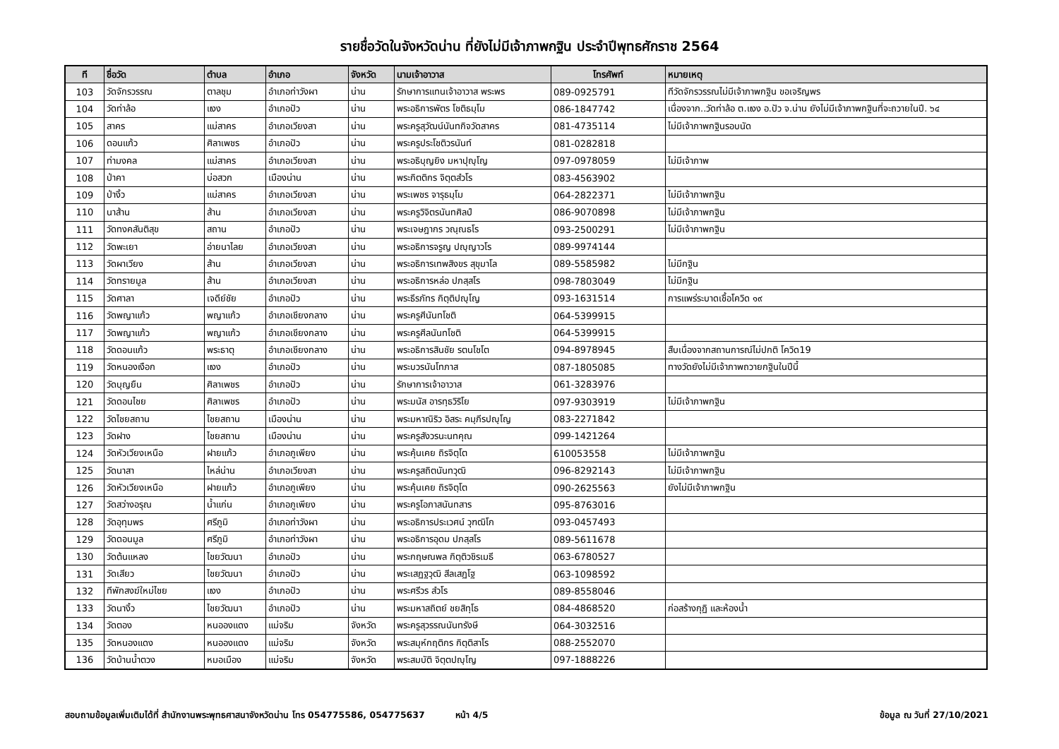รายชื่อวัดในจังหวัดน่าน ที่ยังไม่มีเจ้าภาพกฐิน ประจำปีพุทธศักราช 2564
| ที | ชื่อวัด | ตำบล | อำเภอ | จังหวัด | นามเจ้าอาวาส | โทรศัพท์ | หมายเหตุ |
| --- | --- | --- | --- | --- | --- | --- | --- |
| 103 | วัดจักรวรรณ | ตาลชุม | อำเภอท่าวังผา | น่าน | รักษาการแทนเจ้าอาวาส พระพร | 089-0925791 | ทีวัดจักรวรรณไม่มีเจ้าภาพกฐิน ขอเจริญพร |
| 104 | วัดท่าล้อ | แงง | อำเภอปัว | น่าน | พระอธิการพัตร โชติธมฺโม | 086-1847742 | เนื่องจาก..วัดท่าล้อ ต.แงง อ.ปัว จ.น่าน ยังไม่มีเจ้าภาพกฐินที่จะถวายในปี. ๖๔ |
| 105 | สาคร | แม่สาคร | อำเภอเวียงสา | น่าน | พระครูสุวัฒน์นันทกิจวัดสาคร | 081-4735114 | ไม่มีเจ้าภาพกฐินรอบนัด |
| 106 | ดอนแก้ว | ศิลาเพชร | อำเภอปัว | น่าน | พระครูประโชติวรนันท์ | 081-0282818 | |
| 107 | ท่ามงคล | แม่สาคร | อำเภอเวียงสา | น่าน | พระอธิบุญยิง มหาปุญฺโญ | 097-0978059 | ไม่มีเจ้าภาพ |
| 108 | ป่าคา | บ่อสวก | เมืองน่าน | น่าน | พระกิตติกร จิตฺตสํวโร | 083-4563902 | |
| 109 | ป่างิ้ว | แม่สาคร | อำเภอเวียงสา | น่าน | พระเพชร จารุธมฺโม | 064-2822371 | ไม่มีเจ้าภาพกฐิน |
| 110 | นาส้าน | ส้าน | อำเภอเวียงสา | น่าน | พระครูวิจิตรนันทศิลป์ | 086-9070898 | ไม่มีเจ้าภาพกฐิน |
| 111 | วัดทงคสันติสุข | สถาน | อำเภอปัว | น่าน | พระเจษฎากร วณฺณธโร | 093-2500291 | ไม่มีเจ้าภาพกฐิน |
| 112 | วัดพะเยา | อ่ายนาไลย | อำเภอเวียงสา | น่าน | พระอธิการจรูญ ปญฺญาวโร | 089-9974144 | |
| 113 | วัดผาเวียง | ส้าน | อำเภอเวียงสา | น่าน | พระอธิการเทพสิงขร สุขุมาโล | 089-5585982 | ไม่มีกฐิน |
| 114 | วัดทรายมูล | ส้าน | อำเภอเวียงสา | น่าน | พระอธิการหล่อ ปภสฺสโร | 098-7803049 | ไม่มีกฐิน |
| 115 | วัดศาลา | เจดีย์ชัย | อำเภอปัว | น่าน | พระธีรภัทร กิตฺติปญฺโญ | 093-1631514 | การแพร่ระบาดเชื้อโควิด ๑๙ |
| 116 | วัดพญาแก้ว | พญาแก้ว | อำเภอเชียงกลาง | น่าน | พระครูศีนันทโชติ | 064-5399915 | |
| 117 | วัดพญาแก้ว | พญาแก้ว | อำเภอเชียงกลาง | น่าน | พระครูศีลนันทโชติ | 064-5399915 | |
| 118 | วัดดอนแก้ว | พระธาตุ | อำเภอเชียงกลาง | น่าน | พระอธิการสินชัย รตนโชโต | 094-8978945 | สืบเนื่องจากสถานการณ์ไม่ปกติ โควิด19 |
| 119 | วัดหนองเงือก | แงง | อำเภอปัว | น่าน | พระบวรนันโทภาส | 087-1805085 | ทางวัดยังไม่มีเจ้าภาพถวายกฐินในปีนี้ |
| 120 | วัดบุญยืน | ศิลาเพชร | อำเภอปัว | น่าน | รักษาการเจ้าอาวาส | 061-3283976 | |
| 121 | วัดดอนไชย | ศิลาเพชร | อำเภอปัว | น่าน | พระมนัส อารทฺธวิริโย | 097-9303919 | ไม่มีเจ้าภาพกฐิน |
| 122 | วัดไชยสถาน | ไชยสถาน | เมืองน่าน | น่าน | พระมหาณิริว อิสระ คมฺภีรปญฺโญ | 083-2271842 | |
| 123 | วัดฝาง | ไชยสถาน | เมืองน่าน | น่าน | พระครูสังวรนะนทคุณ | 099-1421264 | |
| 124 | วัดหัวเวียงเหนือ | ฝายแก้ว | อำเภอภูเพียง | น่าน | พระคุ้นเคย ถิรจิตฺโต | 610053558 | ไม่มีเจ้าภาพกฐิน |
| 125 | วัดนาสา | ไหล่น่าน | อำเภอเวียงสา | น่าน | พระครูสถิตนันทวุฒิ | 096-8292143 | ไม่มีเจ้าภาพกฐิน |
| 126 | วัดหัวเวียงเหนือ | ฝายแก้ว | อำเภอภูเพียง | น่าน | พระคุ้นเคย ถิรจิตฺโต | 090-2625563 | ยังไม่มีเจ้าภาพกฐิน |
| 127 | วัดสว่างอรุณ | น้ำแก่น | อำเภอภูเพียง | น่าน | พระครูโอภาสนันทสาร | 095-8763016 | |
| 128 | วัดอุทุมพร | ศรีภูมิ | อำเภอท่าวังผา | น่าน | พระอธิการประเวศน์ วุฑฒิโก | 093-0457493 | |
| 129 | วัดดอนมูล | ศรีภูมิ | อำเภอท่าวังผา | น่าน | พระอธิการอุดม ปภสฺสโร | 089-5611678 | |
| 130 | วัดต้นแหลง | ไชยวัฒนา | อำเภอปัว | น่าน | พระกฤษณพล กิตฺติวชิรเมธี | 063-6780527 | |
| 131 | วัดเสียว | ไชยวัฒนา | อำเภอปัว | น่าน | พระเสฏฐวุฒิ สีลเสฏโฐ | 063-1098592 | |
| 132 | ทีพักสงฆ์ใหม่ไชย | แงง | อำเภอปัว | น่าน | พระศรีวร สํวโร | 089-8558046 | |
| 133 | วัดนางิ้ว | ไชยวัฒนา | อำเภอปัว | น่าน | พระมหาสถิตย์ ชยสิทฺโธ | 084-4868520 | ก่อสร้างกุฏิ และห้องน้ำ |
| 134 | วัดตอง | หนอองแดง | แม่จริม | จังหวัด | พระครูสุวรรณนันทรังษี | 064-3032516 | |
| 135 | วัดหนองแดง | หนอองแดง | แม่จริม | จังหวัด | พระสมุห์กฤติกร กิตฺติสาโร | 088-2552070 | |
| 136 | วัดบ้านน้ำตวง | หมอเมือง | แม่จริม | จังหวัด | พระสมบัติ จิตฺตปญฺโญ | 097-1888226 | |
สอบถามข้อมูลเพิ่มเติมได้ที่ สำนักงานพระพุทธศาสนาจังหวัดน่าน โทร 054775586, 054775637 หน้า 4/5 ข้อมูล ณ วันที่ 27/10/2021